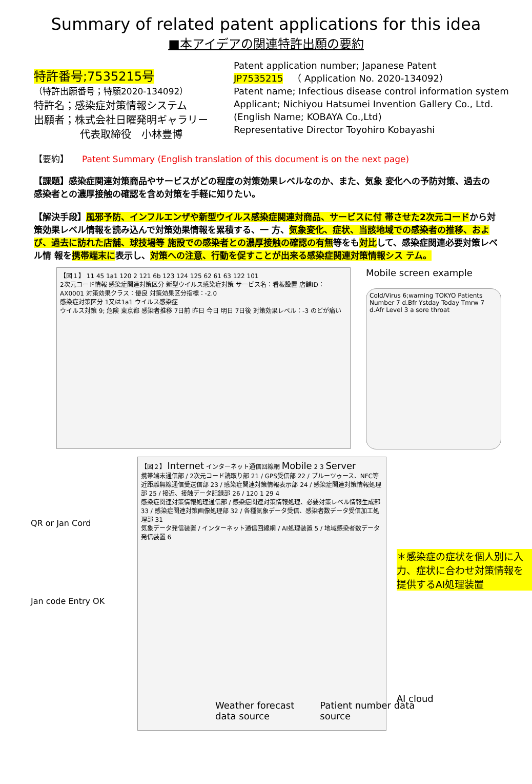Summary of related patent applications for this idea
■本アイデアの関連特許出願の要約
特許番号;7535215号
（特許出願番号；特願2020-134092）
特許名；感染症対策情報システム
出願者；株式会社日曜発明ギャラリー
代表取締役　小林豊博
Patent application number; Japanese Patent
JP7535215　（ Application No. 2020-134092）
Patent name; Infectious disease control information system
Applicant; Nichiyou Hatsumei Invention Gallery Co., Ltd.
(English Name; KOBAYA Co.,Ltd)
Representative Director Toyohiro Kobayashi
【要約】　　Patent Summary (English translation of this document is on the next page)
【課題】感染症関連対策商品やサービスがどの程度の対策効果レベルなのか、また、気象 変化への予防対策、過去の感染者との濃厚接触の確認を含め対策を手軽に知りたい。
【解決手段】風邪予防、インフルエンザや新型ウイルス感染症関連対商品、サービスに付 帯させた2次元コードから対策効果レベル情報を読み込んで対策効果情報を累積する、一 方、気象変化、症状、当該地域での感染者の推移、および、過去に訪れた店舗、球技場等 施設での感染者との濃厚接触の確認の有無等をも対比して、感染症関連必要対策レベル情 報を携帯端末に表示し、対策への注意、行動を促すことが出来る感染症関連対策情報シス テム。
【図１】 11 45 1a1 120 2 121 6b 123 124 125 62 61 63 122 101
2次元コード情報 感染症関連対策区分 新型ウイルス感染症対策 サービス名：看板設置 店舗ID：AX0001 対策効果クラス：優良 対策効果区分指標：-2.0
感染症対策区分 1又は1a1 ウイルス感染症
ウイルス対策 9; 危険 東京都 感染者推移 7日前 昨日 今日 明日 7日後 対策効果レベル：-3 のどが痛い
Mobile screen example
Cold/Virus 6;warning TOKYO Patients Number 7 d.Bfr Ystday Today Tmrw 7 d.Afr Level 3 a sore throat
QR or Jan Cord
Jan code Entry OK
【図２】 Internet インターネット通信回線網 Mobile 2 3 Server
携帯端末通信部 / 2次元コード読取り部 21 / GPS受信部 22 / ブルーツゥース、NFC等近距離無線通信受送信部 23 / 感染症関連対策情報表示部 24 / 感染症関連対策情報処理部 25 / 接近、接触データ記録部 26 / 120 1 29 4
感染症関連対策情報処理通信部 / 感染症関連対策情報処理、必要対策レベル情報生成部 33 / 感染症関連対策画像処理部 32 / 各種気象データ受信、感染者数データ受信加工処理部 31
気象データ発信装置 / インターネット通信回線網 / AI処理装置 5 / 地域感染者数データ発信装置 6
＊感染症の症状を個人別に入力、症状に合わせ対策情報を提供するAI処理装置
AI cloud
Weather forecast
data source
Patient number data
source